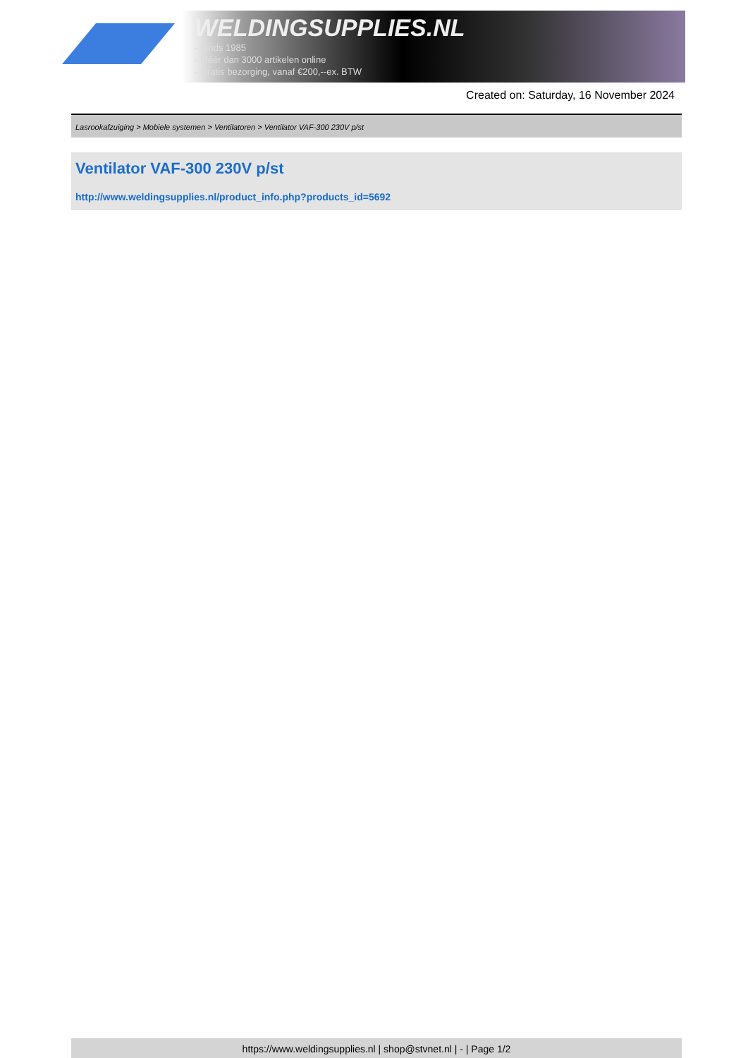WELDINGSUPPLIES.NL
- Sinds 1985
- Méér dan 3000 artikelen online
- Gratis bezorging, vanaf €200,--ex. BTW
Created on: Saturday, 16 November 2024
Lasrookafzuiging > Mobiele systemen > Ventilatoren > Ventilator VAF-300 230V p/st
Ventilator VAF-300 230V p/st
http://www.weldingsupplies.nl/product_info.php?products_id=5692
https://www.weldingsupplies.nl | shop@stvnet.nl | - | Page 1/2